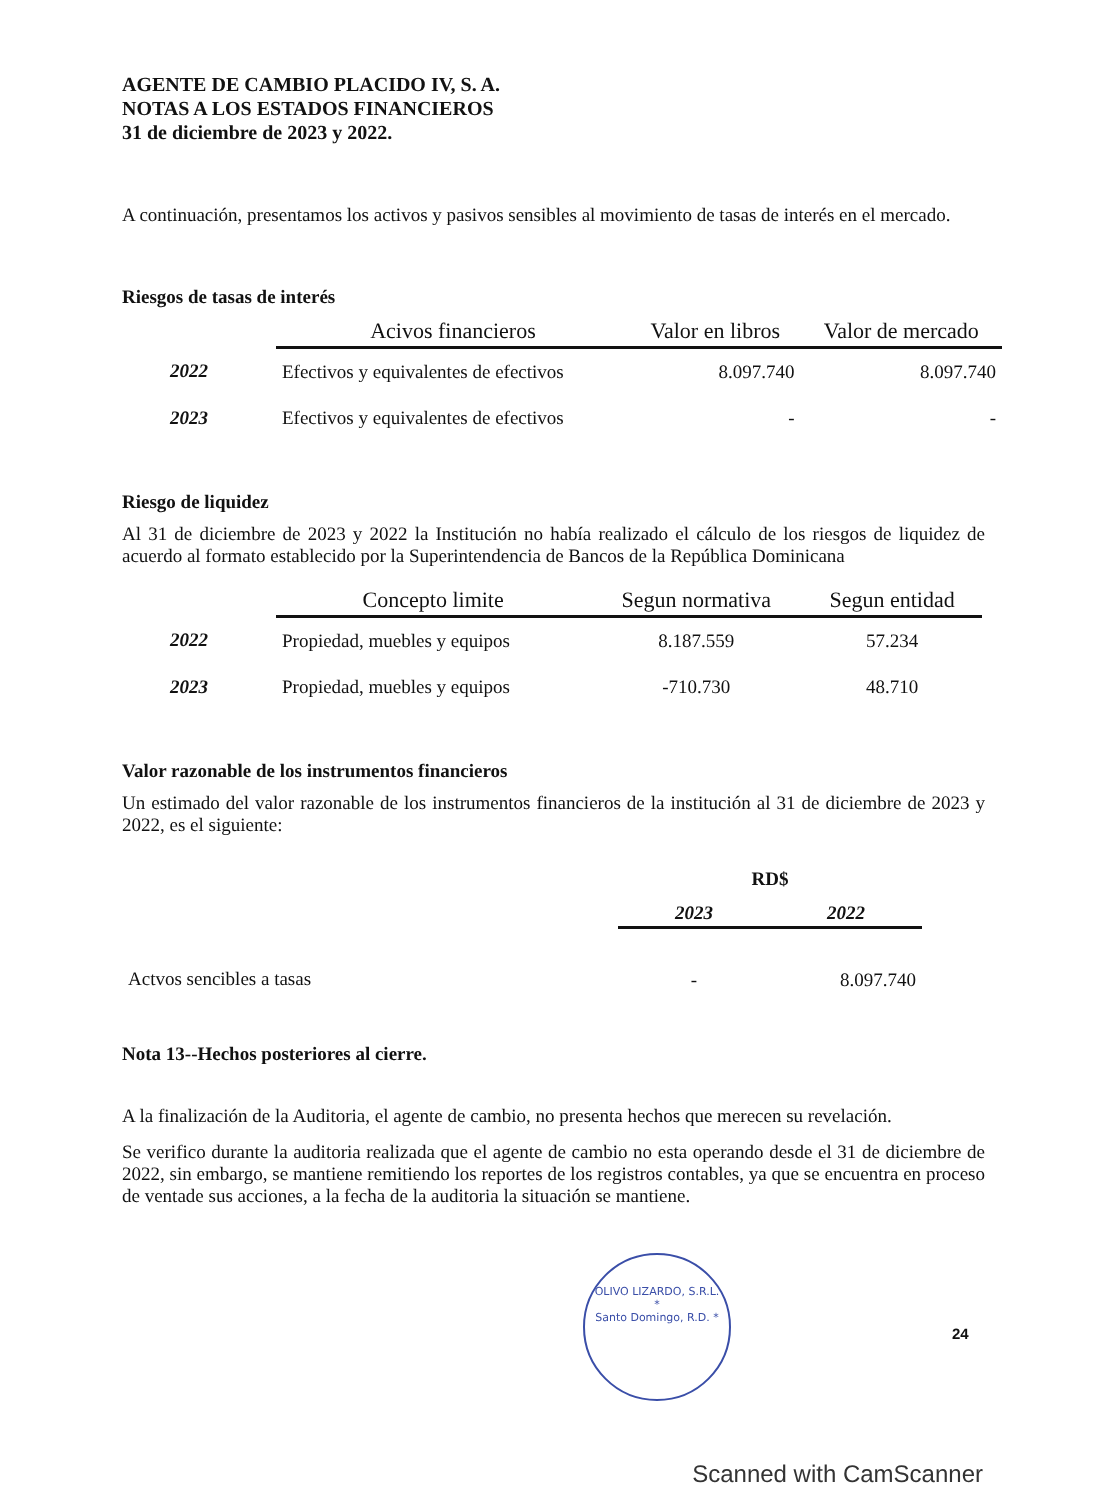AGENTE DE CAMBIO PLACIDO IV, S. A.
NOTAS A LOS ESTADOS FINANCIEROS
31 de diciembre de 2023 y 2022.
A continuación, presentamos los activos y pasivos sensibles al movimiento de tasas de interés en el mercado.
Riesgos de tasas de interés
| | Acivos financieros | Valor en libros | Valor de mercado |
| 2022 | Efectivos y equivalentes de efectivos | 8.097.740 | 8.097.740 |
| 2023 | Efectivos y equivalentes de efectivos | - | - |
Riesgo de liquidez
Al 31 de diciembre de 2023 y 2022 la Institución no había realizado el cálculo de los riesgos de liquidez de acuerdo al formato establecido por la Superintendencia de Bancos de la República Dominicana
| | Concepto limite | Segun normativa | Segun entidad |
| 2022 | Propiedad, muebles y equipos | 8.187.559 | 57.234 |
| 2023 | Propiedad, muebles y equipos | -710.730 | 48.710 |
Valor razonable de los instrumentos financieros
Un estimado del valor razonable de los instrumentos financieros de la institución al 31 de diciembre de 2023 y 2022, es el siguiente:
| | RD$ | |
| | 2023 | 2022 |
| Actvos sencibles a tasas | - | 8.097.740 |
Nota 13--Hechos posteriores al cierre.
A la finalización de la Auditoria, el agente de cambio, no presenta hechos que merecen su revelación.
Se verifico durante la auditoria realizada que el agente de cambio no esta operando desde el 31 de diciembre de 2022, sin embargo, se mantiene remitiendo los reportes de los registros contables, ya que se encuentra en proceso de ventade sus acciones, a la fecha de la auditoria la situación se mantiene.
OLIVO LIZARDO, S.R.L.
*
Santo Domingo, R.D. *
24
Scanned with CamScanner